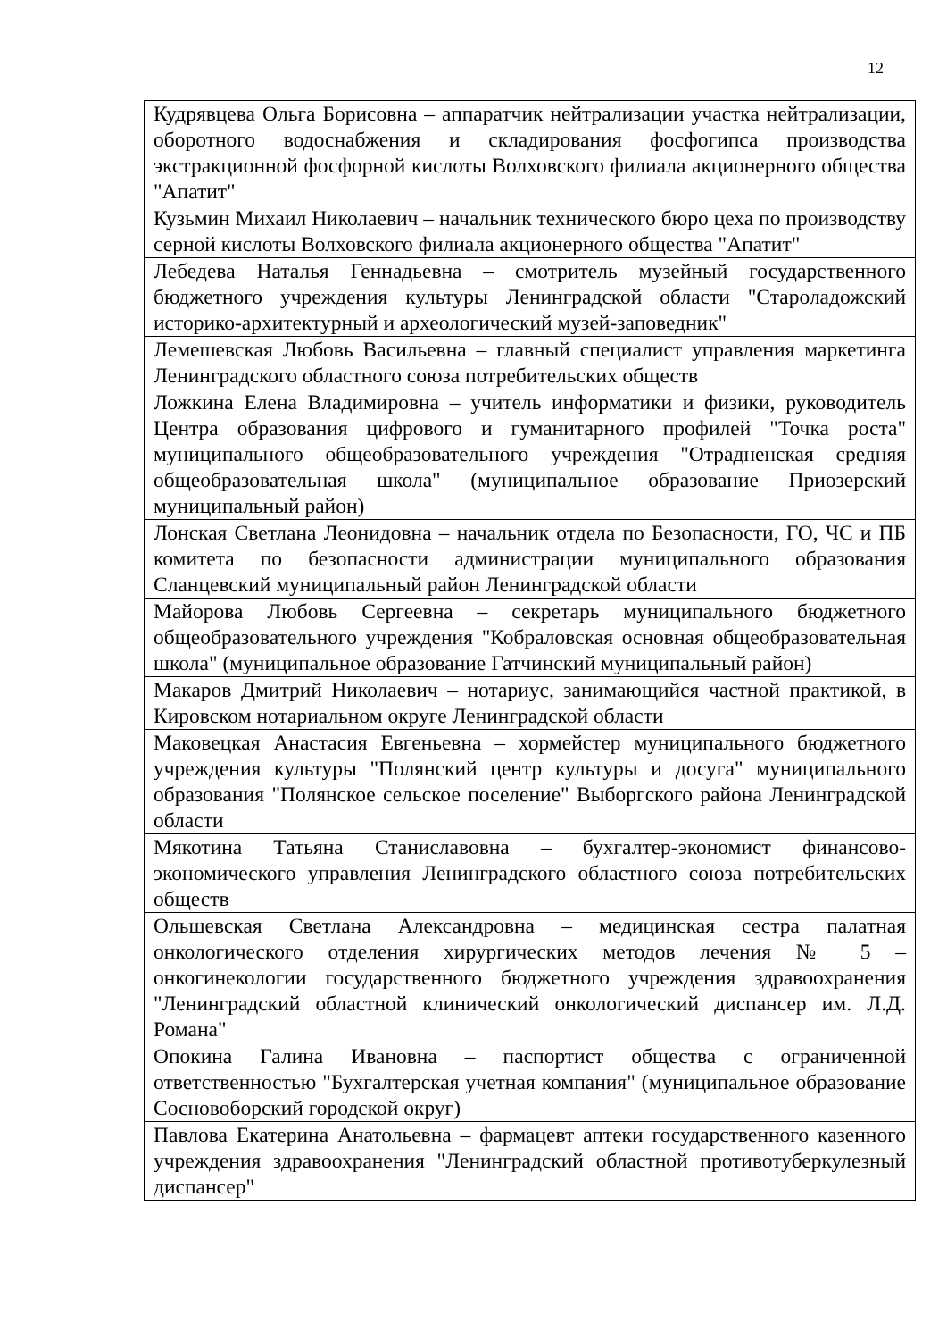12
| Кудрявцева Ольга Борисовна – аппаратчик нейтрализации участка нейтрализации, оборотного водоснабжения и складирования фосфогипса производства экстракционной фосфорной кислоты Волховского филиала акционерного общества "Апатит" |
| Кузьмин Михаил Николаевич – начальник технического бюро цеха по производству серной кислоты Волховского филиала акционерного общества "Апатит" |
| Лебедева Наталья Геннадьевна – смотритель музейный государственного бюджетного учреждения культуры Ленинградской области "Староладожский историко-архитектурный и археологический музей-заповедник" |
| Лемешевская Любовь Васильевна – главный специалист управления маркетинга Ленинградского областного союза потребительских обществ |
| Ложкина Елена Владимировна – учитель информатики и физики, руководитель Центра образования цифрового и гуманитарного профилей "Точка роста" муниципального общеобразовательного учреждения "Отрадненская средняя общеобразовательная школа" (муниципальное образование Приозерский муниципальный район) |
| Лонская Светлана Леонидовна – начальник отдела по Безопасности, ГО, ЧС и ПБ комитета по безопасности администрации муниципального образования Сланцевский муниципальный район Ленинградской области |
| Майорова Любовь Сергеевна – секретарь муниципального бюджетного общеобразовательного учреждения "Кобраловская основная общеобразовательная школа" (муниципальное образование Гатчинский муниципальный район) |
| Макаров Дмитрий Николаевич – нотариус, занимающийся частной практикой, в Кировском нотариальном округе Ленинградской области |
| Маковецкая Анастасия Евгеньевна – хормейстер муниципального бюджетного учреждения культуры "Полянский центр культуры и досуга" муниципального образования "Полянское сельское поселение" Выборгского района Ленинградской области |
| Мякотина Татьяна Станиславовна – бухгалтер-экономист финансово-экономического управления Ленинградского областного союза потребительских обществ |
| Ольшевская Светлана Александровна – медицинская сестра палатная онкологического отделения хирургических методов лечения № 5 – онкогинекологии государственного бюджетного учреждения здравоохранения "Ленинградский областной клинический онкологический диспансер им. Л.Д. Романа" |
| Опокина Галина Ивановна – паспортист общества с ограниченной ответственностью "Бухгалтерская учетная компания" (муниципальное образование Сосновоборский городской округ) |
| Павлова Екатерина Анатольевна – фармацевт аптеки государственного казенного учреждения здравоохранения "Ленинградский областной противотуберкулезный диспансер" |